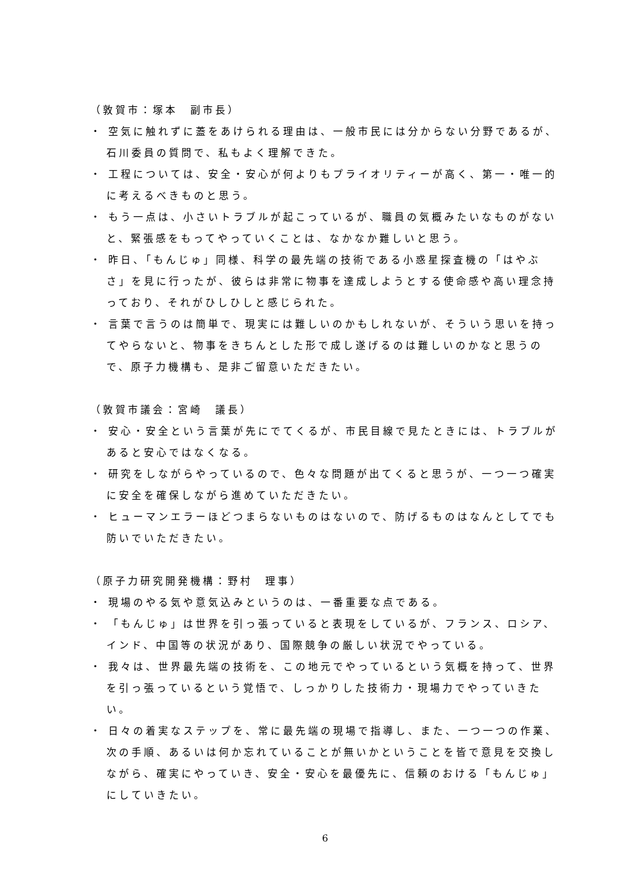（敦賀市：塚本　副市長）
・ 空気に触れずに蓋をあけられる理由は、一般市民には分からない分野であるが、石川委員の質問で、私もよく理解できた。
・ 工程については、安全・安心が何よりもプライオリティーが高く、第一・唯一的に考えるべきものと思う。
・ もう一点は、小さいトラブルが起こっているが、職員の気概みたいなものがないと、緊張感をもってやっていくことは、なかなか難しいと思う。
・ 昨日、「もんじゅ」同様、科学の最先端の技術である小惑星探査機の「はやぶさ」を見に行ったが、彼らは非常に物事を達成しようとする使命感や高い理念持っており、それがひしひしと感じられた。
・ 言葉で言うのは簡単で、現実には難しいのかもしれないが、そういう思いを持ってやらないと、物事をきちんとした形で成し遂げるのは難しいのかなと思うので、原子力機構も、是非ご留意いただきたい。
（敦賀市議会：宮崎　議長）
・ 安心・安全という言葉が先にでてくるが、市民目線で見たときには、トラブルがあると安心ではなくなる。
・ 研究をしながらやっているので、色々な問題が出てくると思うが、一つ一つ確実に安全を確保しながら進めていただきたい。
・ ヒューマンエラーほどつまらないものはないので、防げるものはなんとしてでも防いでいただきたい。
（原子力研究開発機構：野村　理事）
・ 現場のやる気や意気込みというのは、一番重要な点である。
・ 「もんじゅ」は世界を引っ張っていると表現をしているが、フランス、ロシア、インド、中国等の状況があり、国際競争の厳しい状況でやっている。
・ 我々は、世界最先端の技術を、この地元でやっているという気概を持って、世界を引っ張っているという覚悟で、しっかりした技術力・現場力でやっていきたい。
・ 日々の着実なステップを、常に最先端の現場で指導し、また、一つ一つの作業、次の手順、あるいは何か忘れていることが無いかということを皆で意見を交換しながら、確実にやっていき、安全・安心を最優先に、信頼のおける「もんじゅ」にしていきたい。
6